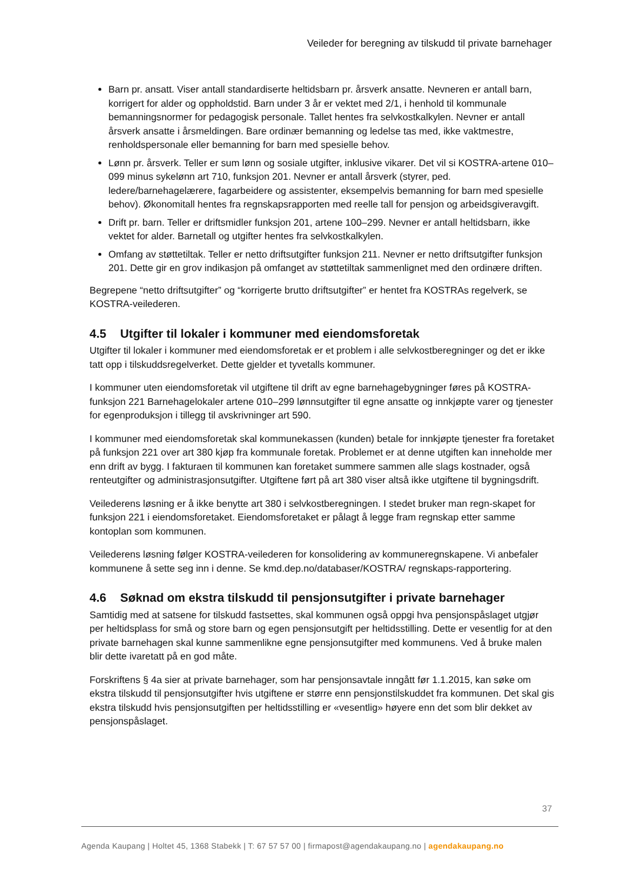Veileder for beregning av tilskudd til private barnehager
Barn pr. ansatt. Viser antall standardiserte heltidsbarn pr. årsverk ansatte. Nevneren er antall barn, korrigert for alder og oppholdstid. Barn under 3 år er vektet med 2/1, i henhold til kommunale bemanningsnormer for pedagogisk personale. Tallet hentes fra selvkostkalkylen. Nevner er antall årsverk ansatte i årsmeldingen. Bare ordinær bemanning og ledelse tas med, ikke vaktmestre, renholdspersonale eller bemanning for barn med spesielle behov.
Lønn pr. årsverk. Teller er sum lønn og sosiale utgifter, inklusive vikarer. Det vil si KOSTRA-artene 010–099 minus sykelønn art 710, funksjon 201. Nevner er antall årsverk (styrer, ped. ledere/barnehagelærere, fagarbeidere og assistenter, eksempelvis bemanning for barn med spesielle behov). Økonomitall hentes fra regnskapsrapporten med reelle tall for pensjon og arbeidsgiveravgift.
Drift pr. barn. Teller er driftsmidler funksjon 201, artene 100–299. Nevner er antall heltidsbarn, ikke vektet for alder. Barnetall og utgifter hentes fra selvkostkalkylen.
Omfang av støttetiltak. Teller er netto driftsutgifter funksjon 211. Nevner er netto driftsutgifter funksjon 201. Dette gir en grov indikasjon på omfanget av støttetiltak sammenlignet med den ordinære driften.
Begrepene “netto driftsutgifter” og “korrigerte brutto driftsutgifter” er hentet fra KOSTRAs regelverk, se KOSTRA-veilederen.
4.5 Utgifter til lokaler i kommuner med eiendomsforetak
Utgifter til lokaler i kommuner med eiendomsforetak er et problem i alle selvkostberegninger og det er ikke tatt opp i tilskuddsregelverket. Dette gjelder et tyvetalls kommuner.
I kommuner uten eiendomsforetak vil utgiftene til drift av egne barnehagebygninger føres på KOSTRA-funksjon 221 Barnehagelokaler artene 010–299 lønnsutgifter til egne ansatte og innkjøpte varer og tjenester for egenproduksjon i tillegg til avskrivninger art 590.
I kommuner med eiendomsforetak skal kommunekassen (kunden) betale for innkjøpte tjenester fra foretaket på funksjon 221 over art 380 kjøp fra kommunale foretak. Problemet er at denne utgiften kan inneholde mer enn drift av bygg. I fakturaen til kommunen kan foretaket summere sammen alle slags kostnader, også renteutgifter og administrasjonsutgifter. Utgiftene ført på art 380 viser altså ikke utgiftene til bygningsdrift.
Veilederens løsning er å ikke benytte art 380 i selvkostberegningen. I stedet bruker man regn-skapet for funksjon 221 i eiendomsforetaket. Eiendomsforetaket er pålagt å legge fram regnskap etter samme kontoplan som kommunen.
Veilederens løsning følger KOSTRA-veilederen for konsolidering av kommuneregnskapene. Vi anbefaler kommunene å sette seg inn i denne. Se kmd.dep.no/databaser/KOSTRA/ regnskaps-rapportering.
4.6 Søknad om ekstra tilskudd til pensjonsutgifter i private barnehager
Samtidig med at satsene for tilskudd fastsettes, skal kommunen også oppgi hva pensjonspåslaget utgjør per heltidsplass for små og store barn og egen pensjonsutgift per heltidsstilling. Dette er vesentlig for at den private barnehagen skal kunne sammenlikne egne pensjonsutgifter med kommunens. Ved å bruke malen blir dette ivaretatt på en god måte.
Forskriftens § 4a sier at private barnehager, som har pensjonsavtale inngått før 1.1.2015, kan søke om ekstra tilskudd til pensjonsutgifter hvis utgiftene er større enn pensjonstilskuddet fra kommunen. Det skal gis ekstra tilskudd hvis pensjonsutgiften per heltidsstilling er «vesentlig» høyere enn det som blir dekket av pensjonspåslaget.
37
Agenda Kaupang | Holtet 45, 1368 Stabekk | T: 67 57 57 00 | firmapost@agendakaupang.no | agendakaupang.no